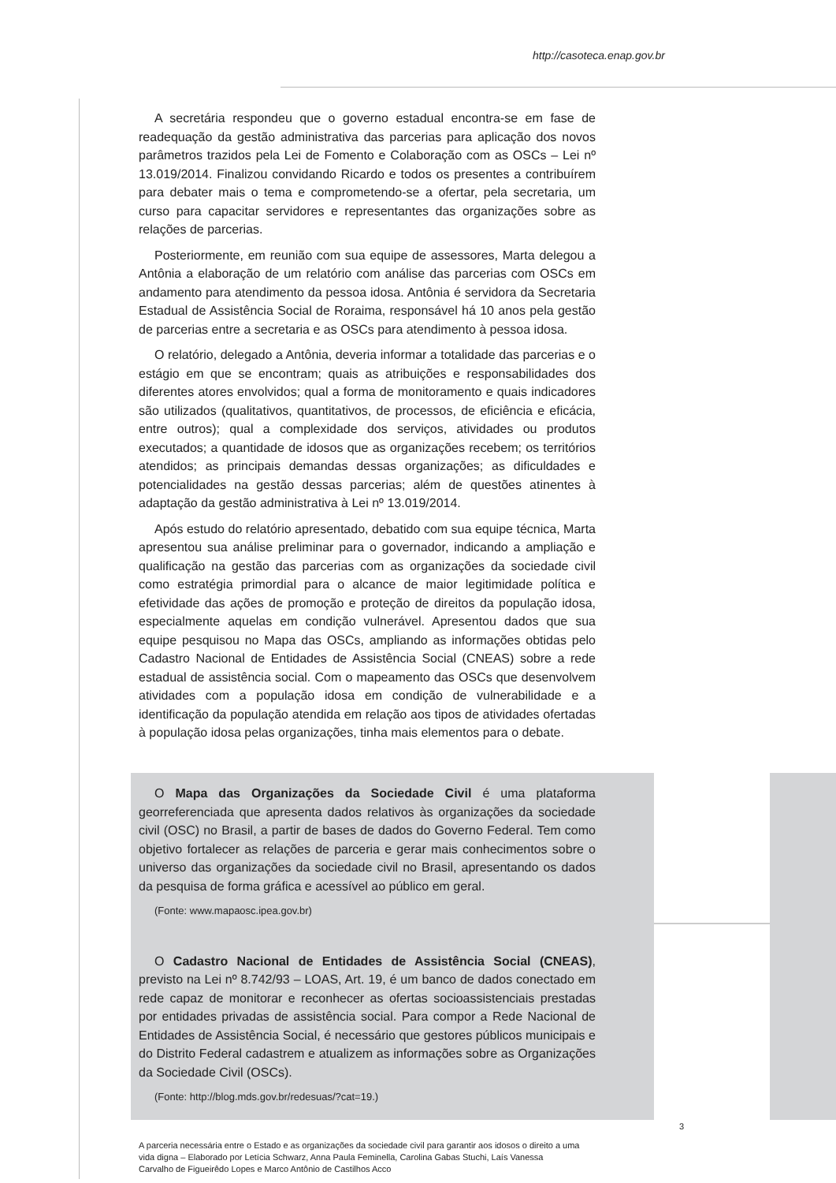http://casoteca.enap.gov.br
A secretária respondeu que o governo estadual encontra-se em fase de readequação da gestão administrativa das parcerias para aplicação dos novos parâmetros trazidos pela Lei de Fomento e Colaboração com as OSCs – Lei nº 13.019/2014. Finalizou convidando Ricardo e todos os presentes a contribuírem para debater mais o tema e comprometendo-se a ofertar, pela secretaria, um curso para capacitar servidores e representantes das organizações sobre as relações de parcerias.
Posteriormente, em reunião com sua equipe de assessores, Marta delegou a Antônia a elaboração de um relatório com análise das parcerias com OSCs em andamento para atendimento da pessoa idosa. Antônia é servidora da Secretaria Estadual de Assistência Social de Roraima, responsável há 10 anos pela gestão de parcerias entre a secretaria e as OSCs para atendimento à pessoa idosa.
O relatório, delegado a Antônia, deveria informar a totalidade das parcerias e o estágio em que se encontram; quais as atribuições e responsabilidades dos diferentes atores envolvidos; qual a forma de monitoramento e quais indicadores são utilizados (qualitativos, quantitativos, de processos, de eficiência e eficácia, entre outros); qual a complexidade dos serviços, atividades ou produtos executados; a quantidade de idosos que as organizações recebem; os territórios atendidos; as principais demandas dessas organizações; as dificuldades e potencialidades na gestão dessas parcerias; além de questões atinentes à adaptação da gestão administrativa à Lei nº 13.019/2014.
Após estudo do relatório apresentado, debatido com sua equipe técnica, Marta apresentou sua análise preliminar para o governador, indicando a ampliação e qualificação na gestão das parcerias com as organizações da sociedade civil como estratégia primordial para o alcance de maior legitimidade política e efetividade das ações de promoção e proteção de direitos da população idosa, especialmente aquelas em condição vulnerável. Apresentou dados que sua equipe pesquisou no Mapa das OSCs, ampliando as informações obtidas pelo Cadastro Nacional de Entidades de Assistência Social (CNEAS) sobre a rede estadual de assistência social. Com o mapeamento das OSCs que desenvolvem atividades com a população idosa em condição de vulnerabilidade e a identificação da população atendida em relação aos tipos de atividades ofertadas à população idosa pelas organizações, tinha mais elementos para o debate.
O Mapa das Organizações da Sociedade Civil é uma plataforma georreferenciada que apresenta dados relativos às organizações da sociedade civil (OSC) no Brasil, a partir de bases de dados do Governo Federal. Tem como objetivo fortalecer as relações de parceria e gerar mais conhecimentos sobre o universo das organizações da sociedade civil no Brasil, apresentando os dados da pesquisa de forma gráfica e acessível ao público em geral.
(Fonte: www.mapaosc.ipea.gov.br)
O Cadastro Nacional de Entidades de Assistência Social (CNEAS), previsto na Lei nº 8.742/93 – LOAS, Art. 19, é um banco de dados conectado em rede capaz de monitorar e reconhecer as ofertas socioassistenciais prestadas por entidades privadas de assistência social. Para compor a Rede Nacional de Entidades de Assistência Social, é necessário que gestores públicos municipais e do Distrito Federal cadastrem e atualizem as informações sobre as Organizações da Sociedade Civil (OSCs).
(Fonte: http://blog.mds.gov.br/redesuas/?cat=19.)
3
A parceria necessária entre o Estado e as organizações da sociedade civil para garantir aos idosos o direito a uma vida digna – Elaborado por Letícia Schwarz, Anna Paula Feminella, Carolina Gabas Stuchi, Laís Vanessa Carvalho de Figueirêdo Lopes e Marco Antônio de Castilhos Acco